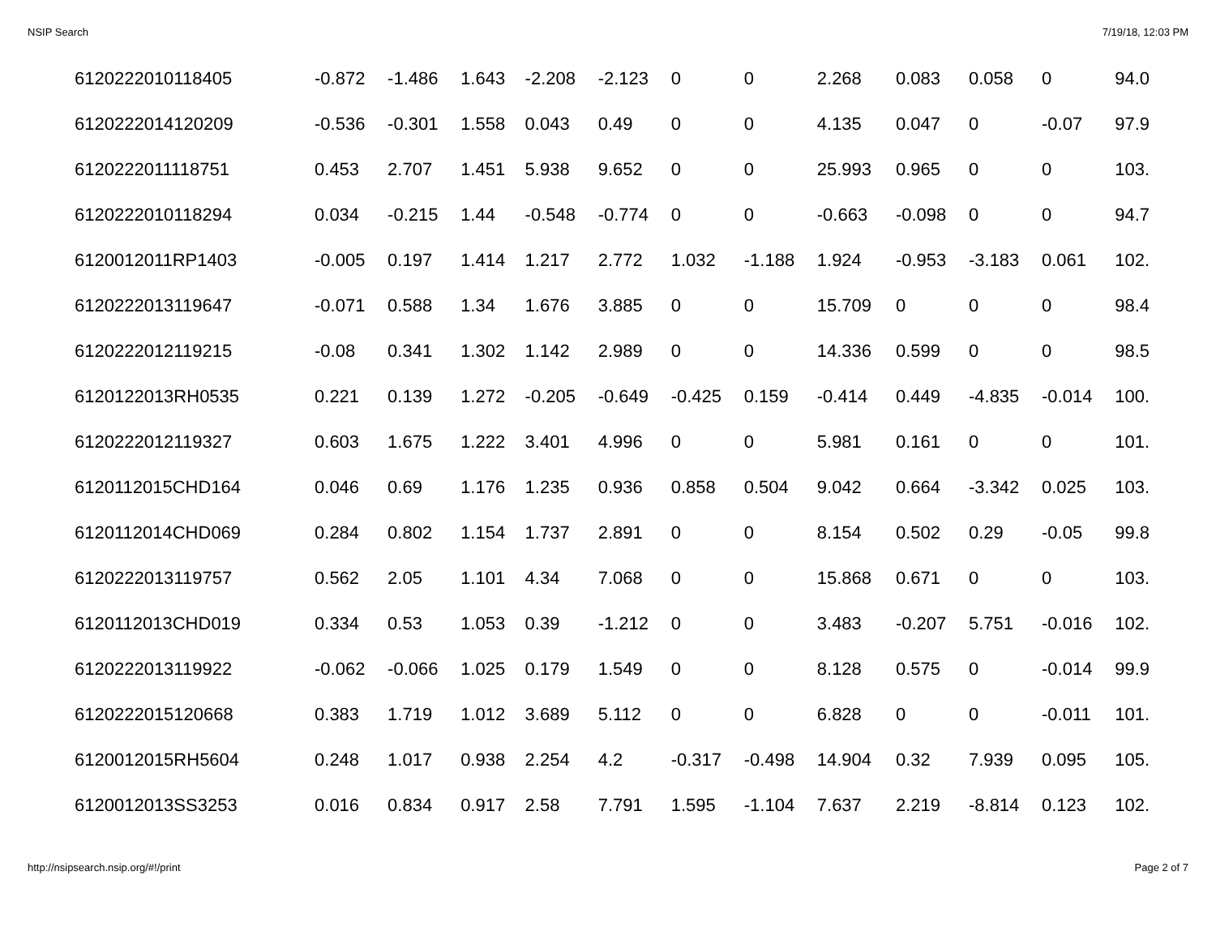NSIP Search 7/19/18, 12:03 PM
| 6120222010118405 | -0.872 | -1.486 | 1.643 | -2.208 | -2.123 | 0 | 0 | 2.268 | 0.083 | 0.058 | 0 | 94.0 |
| 6120222014120209 | -0.536 | -0.301 | 1.558 | 0.043 | 0.49 | 0 | 0 | 4.135 | 0.047 | 0 | -0.07 | 97.9 |
| 6120222011118751 | 0.453 | 2.707 | 1.451 | 5.938 | 9.652 | 0 | 0 | 25.993 | 0.965 | 0 | 0 | 103. |
| 6120222010118294 | 0.034 | -0.215 | 1.44 | -0.548 | -0.774 | 0 | 0 | -0.663 | -0.098 | 0 | 0 | 94.7 |
| 6120012011RP1403 | -0.005 | 0.197 | 1.414 | 1.217 | 2.772 | 1.032 | -1.188 | 1.924 | -0.953 | -3.183 | 0.061 | 102. |
| 6120222013119647 | -0.071 | 0.588 | 1.34 | 1.676 | 3.885 | 0 | 0 | 15.709 | 0 | 0 | 0 | 98.4 |
| 6120222012119215 | -0.08 | 0.341 | 1.302 | 1.142 | 2.989 | 0 | 0 | 14.336 | 0.599 | 0 | 0 | 98.5 |
| 6120122013RH0535 | 0.221 | 0.139 | 1.272 | -0.205 | -0.649 | -0.425 | 0.159 | -0.414 | 0.449 | -4.835 | -0.014 | 100. |
| 6120222012119327 | 0.603 | 1.675 | 1.222 | 3.401 | 4.996 | 0 | 0 | 5.981 | 0.161 | 0 | 0 | 101. |
| 6120112015CHD164 | 0.046 | 0.69 | 1.176 | 1.235 | 0.936 | 0.858 | 0.504 | 9.042 | 0.664 | -3.342 | 0.025 | 103. |
| 6120112014CHD069 | 0.284 | 0.802 | 1.154 | 1.737 | 2.891 | 0 | 0 | 8.154 | 0.502 | 0.29 | -0.05 | 99.8 |
| 6120222013119757 | 0.562 | 2.05 | 1.101 | 4.34 | 7.068 | 0 | 0 | 15.868 | 0.671 | 0 | 0 | 103. |
| 6120112013CHD019 | 0.334 | 0.53 | 1.053 | 0.39 | -1.212 | 0 | 0 | 3.483 | -0.207 | 5.751 | -0.016 | 102. |
| 6120222013119922 | -0.062 | -0.066 | 1.025 | 0.179 | 1.549 | 0 | 0 | 8.128 | 0.575 | 0 | -0.014 | 99.9 |
| 6120222015120668 | 0.383 | 1.719 | 1.012 | 3.689 | 5.112 | 0 | 0 | 6.828 | 0 | 0 | -0.011 | 101. |
| 6120012015RH5604 | 0.248 | 1.017 | 0.938 | 2.254 | 4.2 | -0.317 | -0.498 | 14.904 | 0.32 | 7.939 | 0.095 | 105. |
| 6120012013SS3253 | 0.016 | 0.834 | 0.917 | 2.58 | 7.791 | 1.595 | -1.104 | 7.637 | 2.219 | -8.814 | 0.123 | 102. |
http://nsipsearch.nsip.org/#!/print Page 2 of 7